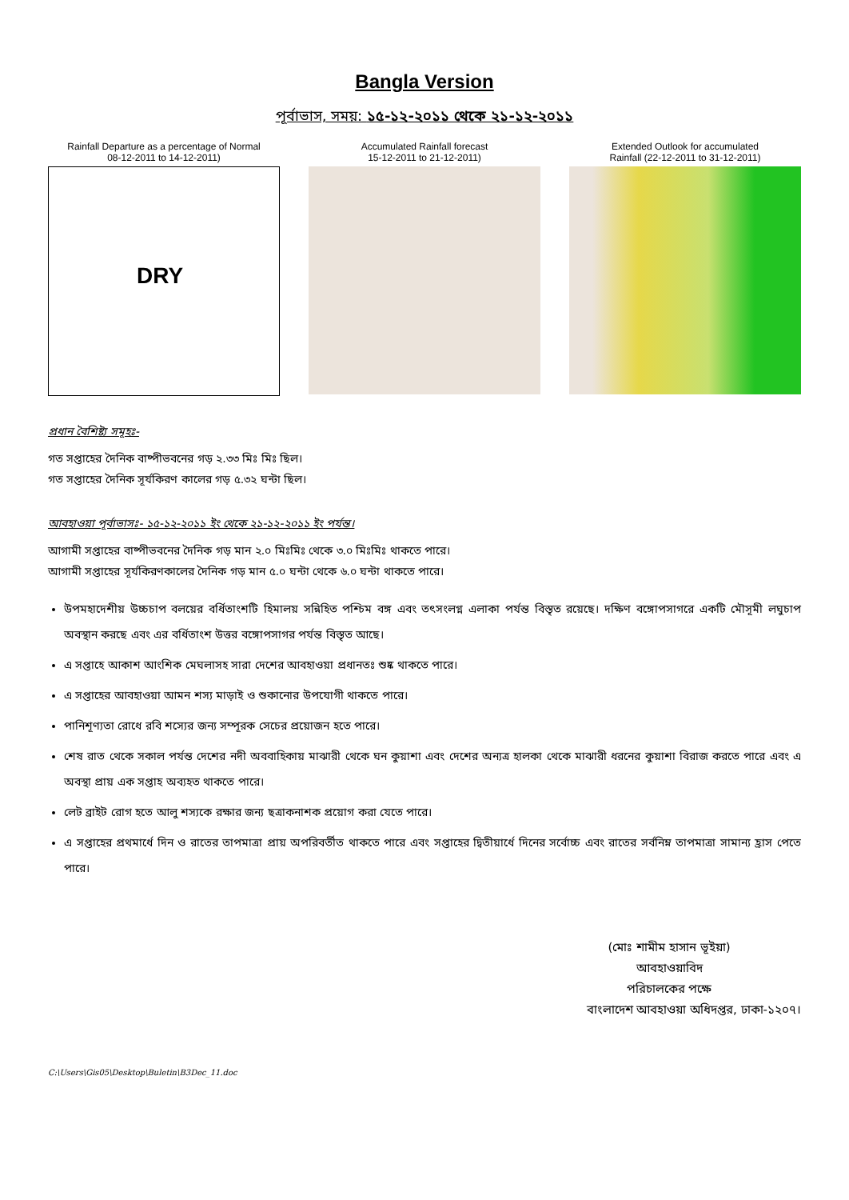Bangla Version
পূর্বাভাস, সময়: ১৫-১২-২০১১ থেকে ২১-১২-২০১১
Rainfall Departure as a percentage of Normal
08-12-2011 to 14-12-2011)
DRY
Accumulated Rainfall forecast
15-12-2011 to 21-12-2011)
Extended Outlook for accumulated
Rainfall (22-12-2011 to 31-12-2011)
প্রধান বৈশিষ্ট্য সমূহঃ-
গত সপ্তাহের দৈনিক বাষ্পীভবনের গড় ২.৩৩ মিঃ মিঃ ছিল।
গত সপ্তাহের দৈনিক সূর্যকিরণ কালের গড় ৫.৩২ ঘন্টা ছিল।
আবহাওয়া পূর্বাভাসঃ- ১৫-১২-২০১১ ইং থেকে ২১-১২-২০১১ ইং পর্যন্ত।
আগামী সপ্তাহের বাষ্পীভবনের দৈনিক গড় মান ২.০ মিঃমিঃ থেকে ৩.০ মিঃমিঃ থাকতে পারে।
আগামী সপ্তাহের সূর্যকিরণকালের দৈনিক গড় মান ৫.০ ঘন্টা থেকে ৬.০ ঘন্টা থাকতে পারে।
উপমহাদেশীয় উচ্চচাপ বলয়ের বর্ধিতাংশটি হিমালয় সন্নিহিত পশ্চিম বঙ্গ এবং তৎসংলগ্ন এলাকা পর্যন্ত বিস্তৃত রয়েছে। দক্ষিণ বঙ্গোপসাগরে একটি মৌসূমী লঘুচাপ অবস্থান করছে এবং এর বর্ধিতাংশ উত্তর বঙ্গোপসাগর পর্যন্ত বিস্তৃত আছে।
এ সপ্তাহে আকাশ আংশিক মেঘলাসহ সারা দেশের আবহাওয়া প্রধানতঃ শুষ্ক থাকতে পারে।
এ সপ্তাহের আবহাওয়া আমন শস্য মাড়াই ও শুকানোর উপযোগী থাকতে পারে।
পানিশূণ্যতা রোধে রবি শস্যের জন্য সম্পূরক সেচের প্রয়োজন হতে পারে।
শেষ রাত থেকে সকাল পর্যন্ত দেশের নদী অববাহিকায় মাঝারী থেকে ঘন কুয়াশা এবং দেশের অন্যত্র হালকা থেকে মাঝারী ধরনের কুয়াশা বিরাজ করতে পারে এবং এ অবস্থা প্রায় এক সপ্তাহ অব্যহত থাকতে পারে।
লেট ব্রাইট রোগ হতে আলু শস্যকে রক্ষার জন্য ছত্রাকনাশক প্রয়োগ করা যেতে পারে।
এ সপ্তাহের প্রথমার্ধে দিন ও রাতের তাপমাত্রা প্রায় অপরিবর্তীত থাকতে পারে এবং সপ্তাহের দ্বিতীয়ার্ধে দিনের সর্বোচ্চ এবং রাতের সর্বনিম্ন তাপমাত্রা সামান্য হ্রাস পেতে পারে।
(মোঃ শামীম হাসান ভূইয়া)
আবহাওয়াবিদ
পরিচালকের পক্ষে
বাংলাদেশ আবহাওয়া অধিদপ্তর, ঢাকা-১২০৭।
C:\Users\Gis05\Desktop\Buletin\B3Dec_11.doc